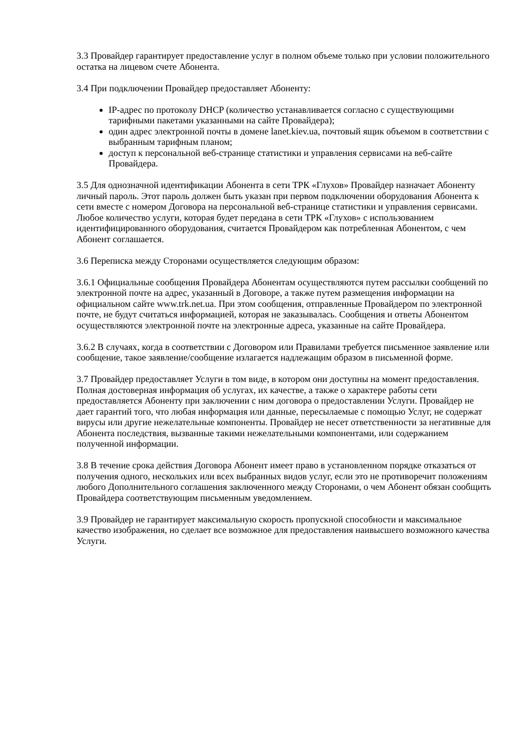3.3 Провайдер гарантирует предоставление услуг в полном объеме только при условии положительного остатка на лицевом счете Абонента.
3.4 При подключении Провайдер предоставляет Абоненту:
IP-адрес по протоколу DHCP (количество устанавливается согласно с существующими тарифными пакетами указанными на сайте Провайдера);
один адрес электронной почты в домене lanet.kiev.ua, почтовый ящик объемом в соответствии с
выбранным тарифным планом;
доступ к персональной веб-странице статистики и управления сервисами на веб-сайте Провайдера.
3.5 Для однозначной идентификации Абонента в сети ТРК «Глухов» Провайдер назначает Абоненту личный пароль. Этот пароль должен быть указан при первом подключении оборудования Абонента к сети вместе с номером Договора на персональной веб-странице статистики и управления сервисами. Любое количество услуги, которая будет передана в сети ТРК «Глухов» с использованием идентифицированного оборудования, считается Провайдером как потребленная Абонентом, с чем Абонент соглашается.
3.6 Переписка между Сторонами осуществляется следующим образом:
3.6.1 Официальные сообщения Провайдера Абонентам осуществляются путем рассылки сообщений по электронной почте на адрес, указанный в Договоре, а также путем размещения информации на официальном сайте www.trk.net.ua. При этом сообщения, отправленные Провайдером по электронной почте, не будут считаться информацией, которая не заказывалась. Сообщения и ответы Абонентом осуществляются электронной почте на электронные адреса, указанные на сайте Провайдера.
3.6.2 В случаях, когда в соответствии с Договором или Правилами требуется письменное заявление или сообщение, такое заявление/сообщение излагается надлежащим образом в письменной форме.
3.7 Провайдер предоставляет Услуги в том виде, в котором они доступны на момент предоставления. Полная достоверная информация об услугах, их качестве, а также о характере работы сети предоставляется Абоненту при заключении с ним договора о предоставлении Услуги. Провайдер не дает гарантий того, что любая информация или данные, пересылаемые с помощью Услуг, не содержат вирусы или другие нежелательные компоненты. Провайдер не несет ответственности за негативные для Абонента последствия, вызванные такими нежелательными компонентами, или содержанием полученной информации.
3.8 В течение срока действия Договора Абонент имеет право в установленном порядке отказаться от получения одного, нескольких или всех выбранных видов услуг, если это не противоречит положениям любого Дополнительного соглашения заключенного между Сторонами, о чем Абонент обязан сообщить Провайдера соответствующим письменным уведомлением.
3.9 Провайдер не гарантирует максимальную скорость пропускной способности и максимальное качество изображения, но сделает все возможное для предоставления наивысшего возможного качества Услуги.